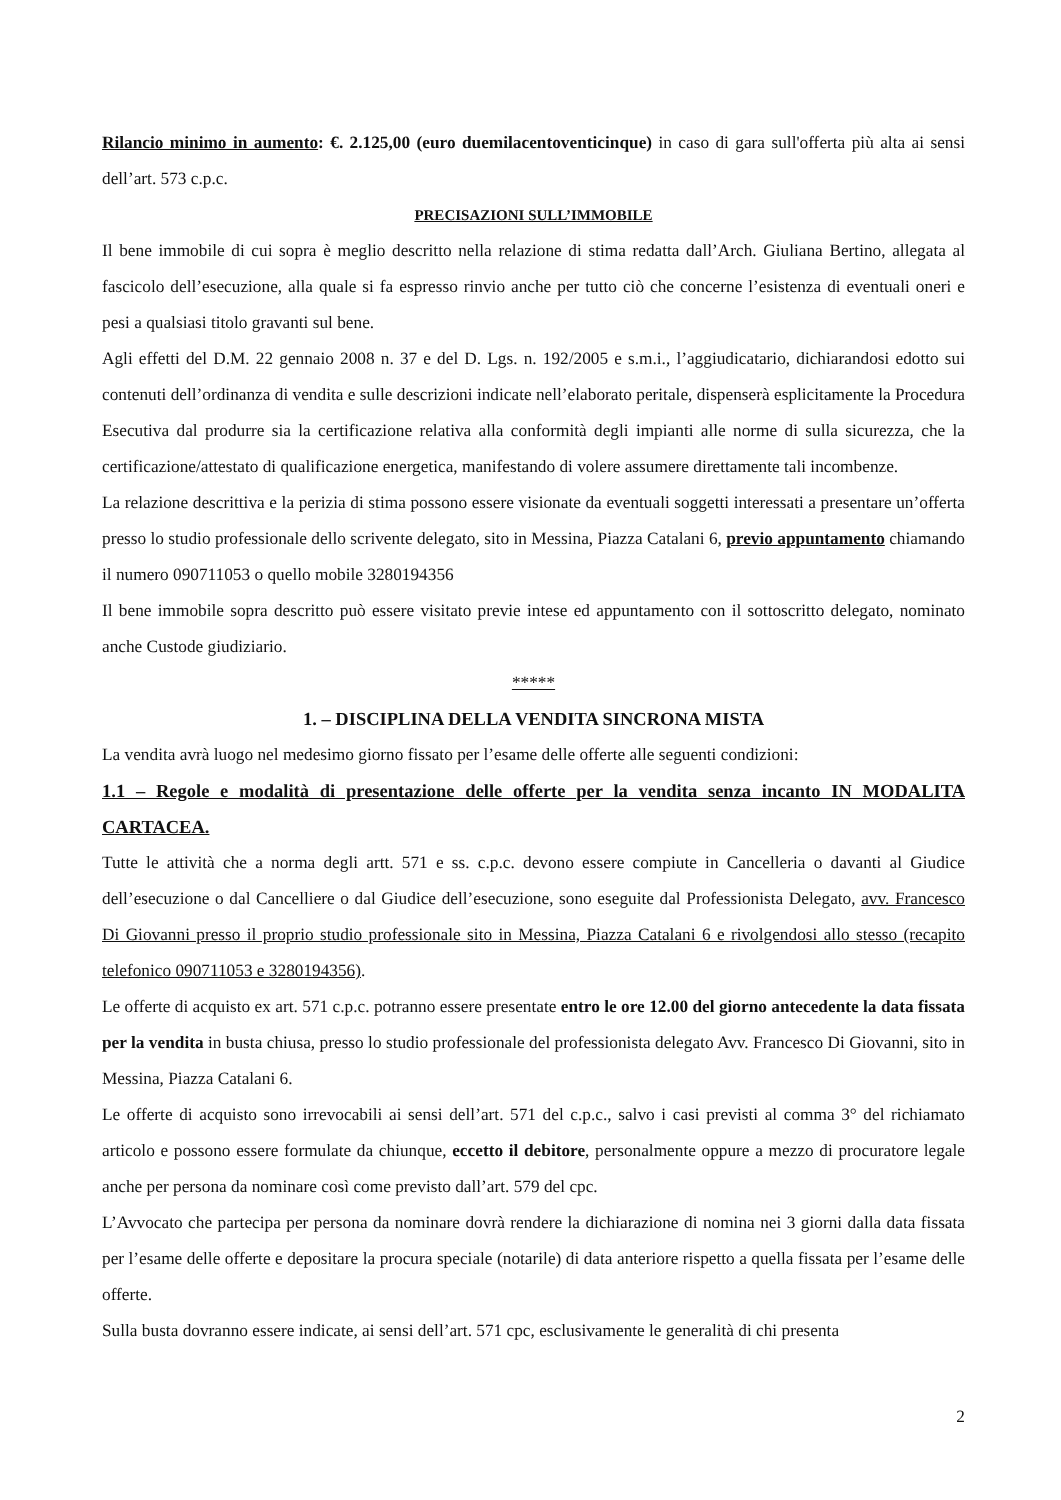Rilancio minimo in aumento: €. 2.125,00 (euro duemilacentoventicinque) in caso di gara sull'offerta più alta ai sensi dell’art. 573 c.p.c.
PRECISAZIONI SULL’IMMOBILE
Il bene immobile di cui sopra è meglio descritto nella relazione di stima redatta dall’Arch. Giuliana Bertino, allegata al fascicolo dell’esecuzione, alla quale si fa espresso rinvio anche per tutto ciò che concerne l’esistenza di eventuali oneri e pesi a qualsiasi titolo gravanti sul bene.
Agli effetti del D.M. 22 gennaio 2008 n. 37 e del D. Lgs. n. 192/2005 e s.m.i., l’aggiudicatario, dichiarandosi edotto sui contenuti dell’ordinanza di vendita e sulle descrizioni indicate nell’elaborato peritale, dispenserà esplicitamente la Procedura Esecutiva dal produrre sia la certificazione relativa alla conformità degli impianti alle norme di sulla sicurezza, che la certificazione/attestato di qualificazione energetica, manifestando di volere assumere direttamente tali incombenze.
La relazione descrittiva e la perizia di stima possono essere visionate da eventuali soggetti interessati a presentare un’offerta presso lo studio professionale dello scrivente delegato, sito in Messina, Piazza Catalani 6, previo appuntamento chiamando il numero 090711053 o quello mobile 3280194356
Il bene immobile sopra descritto può essere visitato previe intese ed appuntamento con il sottoscritto delegato, nominato anche Custode giudiziario.
*****
1. – DISCIPLINA DELLA VENDITA SINCRONA MISTA
La vendita avrà luogo nel medesimo giorno fissato per l’esame delle offerte alle seguenti condizioni:
1.1 – Regole e modalità di presentazione delle offerte per la vendita senza incanto IN MODALITA CARTACEA.
Tutte le attività che a norma degli artt. 571 e ss. c.p.c. devono essere compiute in Cancelleria o davanti al Giudice dell’esecuzione o dal Cancelliere o dal Giudice dell’esecuzione, sono eseguite dal Professionista Delegato, avv. Francesco Di Giovanni presso il proprio studio professionale sito in Messina, Piazza Catalani 6 e rivolgendosi allo stesso (recapito telefonico 090711053 e 3280194356).
Le offerte di acquisto ex art. 571 c.p.c. potranno essere presentate entro le ore 12.00 del giorno antecedente la data fissata per la vendita in busta chiusa, presso lo studio professionale del professionista delegato Avv. Francesco Di Giovanni, sito in Messina, Piazza Catalani 6.
Le offerte di acquisto sono irrevocabili ai sensi dell’art. 571 del c.p.c., salvo i casi previsti al comma 3° del richiamato articolo e possono essere formulate da chiunque, eccetto il debitore, personalmente oppure a mezzo di procuratore legale anche per persona da nominare così come previsto dall’art. 579 del cpc.
L’Avvocato che partecipa per persona da nominare dovrà rendere la dichiarazione di nomina nei 3 giorni dalla data fissata per l’esame delle offerte e depositare la procura speciale (notarile) di data anteriore rispetto a quella fissata per l’esame delle offerte.
Sulla busta dovranno essere indicate, ai sensi dell’art. 571 cpc, esclusivamente le generalità di chi presenta
2